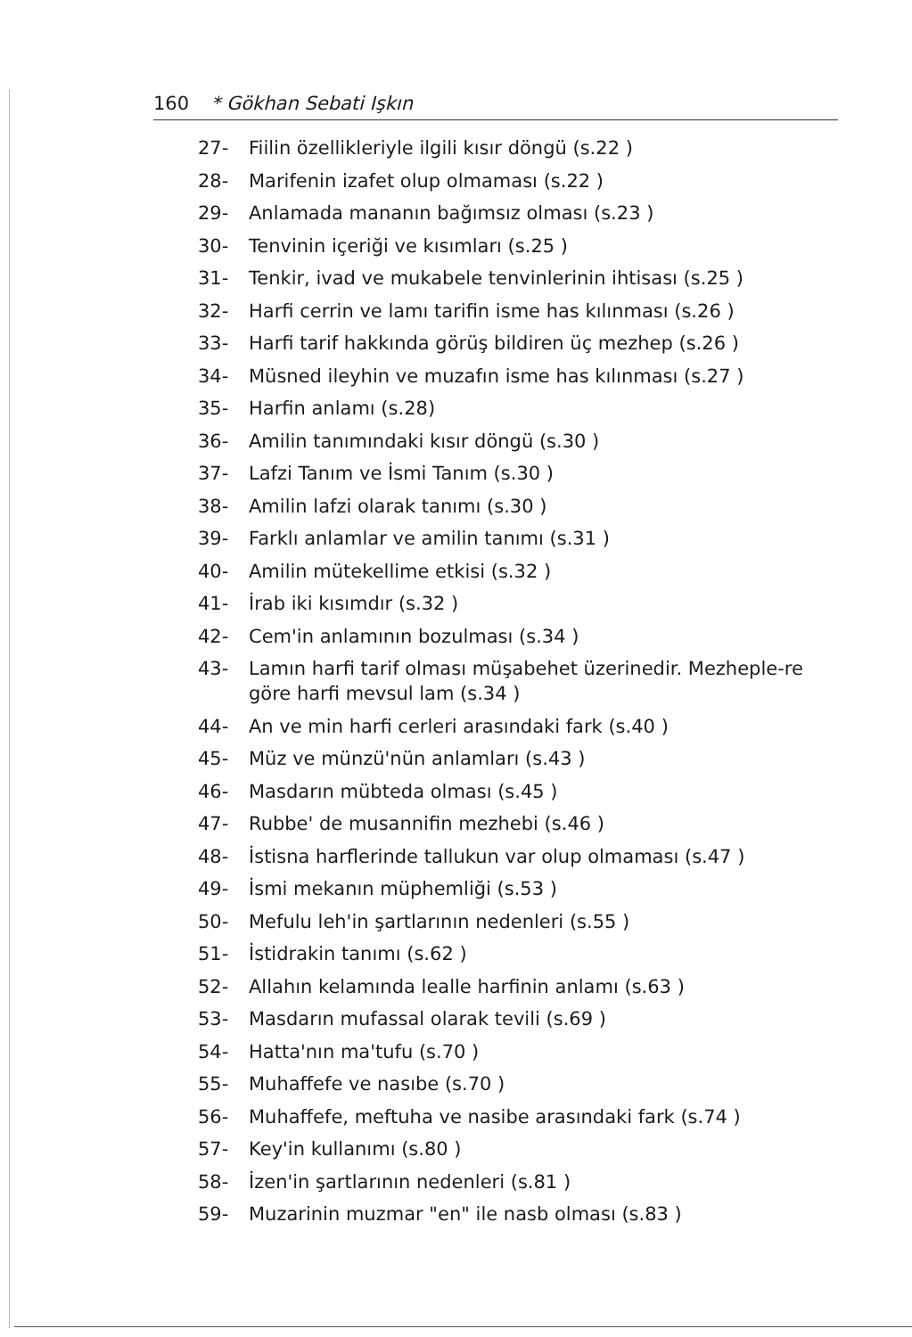160 * Gökhan Sebati Işkın
27- Fiilin özellikleriyle ilgili kısır döngü (s.22 )
28- Marifenin izafet olup olmaması (s.22 )
29- Anlamada mananın bağımsız olması (s.23 )
30- Tenvinin içeriği ve kısımları (s.25 )
31- Tenkir, ivad ve mukabele tenvinlerinin ihtisası (s.25 )
32- Harfi cerrin ve lamı tarifin isme has kılınması (s.26 )
33- Harfi tarif hakkında görüş bildiren üç mezhep (s.26 )
34- Müsned ileyhin ve muzafın isme has kılınması (s.27 )
35- Harfin anlamı (s.28)
36- Amilin tanımındaki kısır döngü (s.30 )
37- Lafzi Tanım ve İsmi Tanım (s.30 )
38- Amilin lafzi olarak tanımı (s.30 )
39- Farklı anlamlar ve amilin tanımı (s.31 )
40- Amilin mütekellime etkisi (s.32 )
41- İrab iki kısımdır (s.32 )
42- Cem'in anlamının bozulması (s.34 )
43- Lamın harfi tarif olması müşabehet üzerinedir. Mezheple-re göre harfi mevsul lam (s.34 )
44- An ve min harfi cerleri arasındaki fark (s.40 )
45- Müz ve münzü'nün anlamları (s.43 )
46- Masdarın mübteda olması (s.45 )
47- Rubbe' de musannifin mezhebi (s.46 )
48- İstisna harflerinde tallukun var olup olmaması (s.47 )
49- İsmi mekanın müphemliği (s.53 )
50- Mefulu leh'in şartlarının nedenleri (s.55 )
51- İstidrakin tanımı (s.62 )
52- Allahın kelamında lealle harfinin anlamı (s.63 )
53- Masdarın mufassal olarak tevili (s.69 )
54- Hatta'nın ma'tufu (s.70 )
55- Muhaffefe ve nasıbe (s.70 )
56- Muhaffefe, meftuha ve nasibe arasındaki fark (s.74 )
57- Key'in kullanımı (s.80 )
58- İzen'in şartlarının nedenleri (s.81 )
59- Muzarinin muzmar "en" ile nasb olması (s.83 )